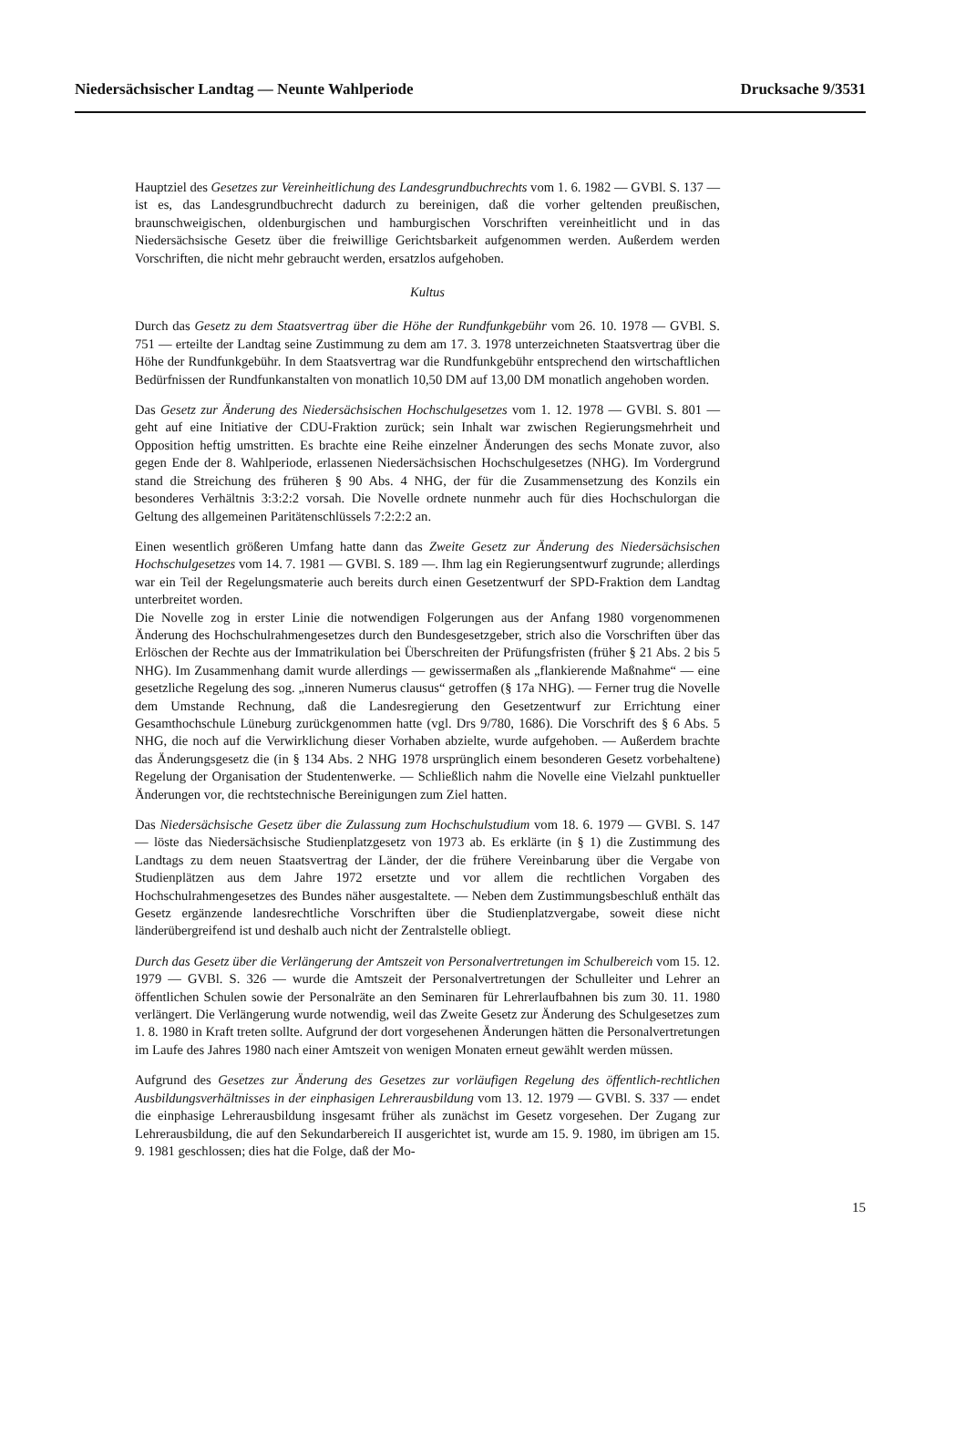Niedersächsischer Landtag — Neunte Wahlperiode Drucksache 9/3531
Hauptziel des Gesetzes zur Vereinheitlichung des Landesgrundbuchrechts vom 1. 6. 1982 — GVBl. S. 137 — ist es, das Landesgrundbuchrecht dadurch zu bereinigen, daß die vorher geltenden preußischen, braunschweigischen, oldenburgischen und hamburgischen Vorschriften vereinheitlicht und in das Niedersächsische Gesetz über die freiwillige Gerichtsbarkeit aufgenommen werden. Außerdem werden Vorschriften, die nicht mehr gebraucht werden, ersatzlos aufgehoben.
Kultus
Durch das Gesetz zu dem Staatsvertrag über die Höhe der Rundfunkgebühr vom 26. 10. 1978 — GVBl. S. 751 — erteilte der Landtag seine Zustimmung zu dem am 17. 3. 1978 unterzeichneten Staatsvertrag über die Höhe der Rundfunkgebühr. In dem Staatsvertrag war die Rundfunkgebühr entsprechend den wirtschaftlichen Bedürfnissen der Rundfunkanstalten von monatlich 10,50 DM auf 13,00 DM monatlich angehoben worden.
Das Gesetz zur Änderung des Niedersächsischen Hochschulgesetzes vom 1. 12. 1978 — GVBl. S. 801 — geht auf eine Initiative der CDU-Fraktion zurück; sein Inhalt war zwischen Regierungsmehrheit und Opposition heftig umstritten. Es brachte eine Reihe einzelner Änderungen des sechs Monate zuvor, also gegen Ende der 8. Wahlperiode, erlassenen Niedersächsischen Hochschulgesetzes (NHG). Im Vordergrund stand die Streichung des früheren § 90 Abs. 4 NHG, der für die Zusammensetzung des Konzils ein besonderes Verhältnis 3:3:2:2 vorsah. Die Novelle ordnete nunmehr auch für dies Hochschulorgan die Geltung des allgemeinen Paritätenschlüssels 7:2:2:2 an.
Einen wesentlich größeren Umfang hatte dann das Zweite Gesetz zur Änderung des Niedersächsischen Hochschulgesetzes vom 14. 7. 1981 — GVBl. S. 189 —. Ihm lag ein Regierungsentwurf zugrunde; allerdings war ein Teil der Regelungsmaterie auch bereits durch einen Gesetzentwurf der SPD-Fraktion dem Landtag unterbreitet worden.
Die Novelle zog in erster Linie die notwendigen Folgerungen aus der Anfang 1980 vorgenommenen Änderung des Hochschulrahmengesetzes durch den Bundesgesetzgeber, strich also die Vorschriften über das Erlöschen der Rechte aus der Immatrikulation bei Überschreiten der Prüfungsfristen (früher § 21 Abs. 2 bis 5 NHG). Im Zusammenhang damit wurde allerdings — gewissermaßen als „flankierende Maßnahme“ — eine gesetzliche Regelung des sog. „inneren Numerus clausus“ getroffen (§ 17a NHG). — Ferner trug die Novelle dem Umstande Rechnung, daß die Landesregierung den Gesetzentwurf zur Errichtung einer Gesamthochschule Lüneburg zurückgenommen hatte (vgl. Drs 9/780, 1686). Die Vorschrift des § 6 Abs. 5 NHG, die noch auf die Verwirklichung dieser Vorhaben abzielte, wurde aufgehoben. — Außerdem brachte das Änderungsgesetz die (in § 134 Abs. 2 NHG 1978 ursprünglich einem besonderen Gesetz vorbehaltene) Regelung der Organisation der Studentenwerke. — Schließlich nahm die Novelle eine Vielzahl punktueller Änderungen vor, die rechtstechnische Bereinigungen zum Ziel hatten.
Das Niedersächsische Gesetz über die Zulassung zum Hochschulstudium vom 18. 6. 1979 — GVBl. S. 147 — löste das Niedersächsische Studienplatzgesetz von 1973 ab. Es erklärte (in § 1) die Zustimmung des Landtags zu dem neuen Staatsvertrag der Länder, der die frühere Vereinbarung über die Vergabe von Studienplätzen aus dem Jahre 1972 ersetzte und vor allem die rechtlichen Vorgaben des Hochschulrahmengesetzes des Bundes näher ausgestaltete. — Neben dem Zustimmungsbeschluß enthält das Gesetz ergänzende landesrechtliche Vorschriften über die Studienplatzvergabe, soweit diese nicht länderübergreifend ist und deshalb auch nicht der Zentralstelle obliegt.
Durch das Gesetz über die Verlängerung der Amtszeit von Personalvertretungen im Schulbereich vom 15. 12. 1979 — GVBl. S. 326 — wurde die Amtszeit der Personalvertretungen der Schulleiter und Lehrer an öffentlichen Schulen sowie der Personalräte an den Seminaren für Lehrerlaufbahnen bis zum 30. 11. 1980 verlängert. Die Verlängerung wurde notwendig, weil das Zweite Gesetz zur Änderung des Schulgesetzes zum 1. 8. 1980 in Kraft treten sollte. Aufgrund der dort vorgesehenen Änderungen hätten die Personalvertretungen im Laufe des Jahres 1980 nach einer Amtszeit von wenigen Monaten erneut gewählt werden müssen.
Aufgrund des Gesetzes zur Änderung des Gesetzes zur vorläufigen Regelung des öffentlich-rechtlichen Ausbildungsverhältnisses in der einphasigen Lehrerausbildung vom 13. 12. 1979 — GVBl. S. 337 — endet die einphasige Lehrerausbildung insgesamt früher als zunächst im Gesetz vorgesehen. Der Zugang zur Lehrerausbildung, die auf den Sekundarbereich II ausgerichtet ist, wurde am 15. 9. 1980, im übrigen am 15. 9. 1981 geschlossen; dies hat die Folge, daß der Mo-
15